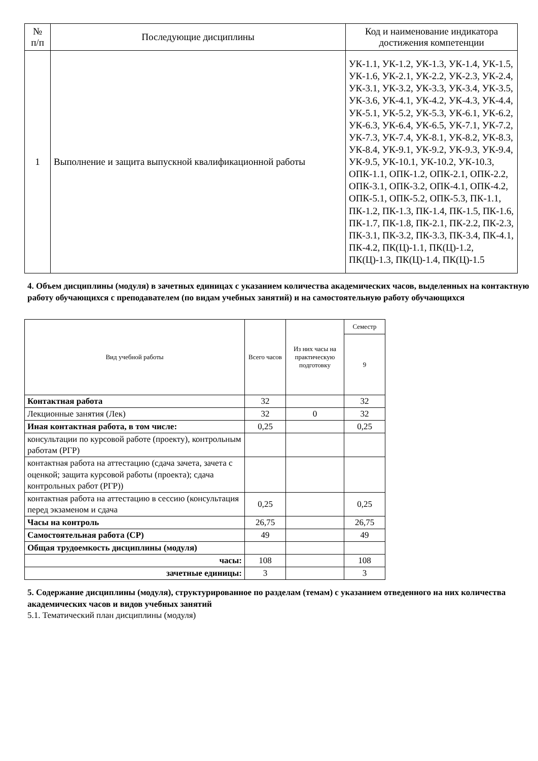| № п/п | Последующие дисциплины | Код и наименование индикатора достижения компетенции |
| --- | --- | --- |
| 1 | Выполнение и защита выпускной квалификационной работы | УК-1.1, УК-1.2, УК-1.3, УК-1.4, УК-1.5, УК-1.6, УК-2.1, УК-2.2, УК-2.3, УК-2.4, УК-3.1, УК-3.2, УК-3.3, УК-3.4, УК-3.5, УК-3.6, УК-4.1, УК-4.2, УК-4.3, УК-4.4, УК-5.1, УК-5.2, УК-5.3, УК-6.1, УК-6.2, УК-6.3, УК-6.4, УК-6.5, УК-7.1, УК-7.2, УК-7.3, УК-7.4, УК-8.1, УК-8.2, УК-8.3, УК-8.4, УК-9.1, УК-9.2, УК-9.3, УК-9.4, УК-9.5, УК-10.1, УК-10.2, УК-10.3, ОПК-1.1, ОПК-1.2, ОПК-2.1, ОПК-2.2, ОПК-3.1, ОПК-3.2, ОПК-4.1, ОПК-4.2, ОПК-5.1, ОПК-5.2, ОПК-5.3, ПК-1.1, ПК-1.2, ПК-1.3, ПК-1.4, ПК-1.5, ПК-1.6, ПК-1.7, ПК-1.8, ПК-2.1, ПК-2.2, ПК-2.3, ПК-3.1, ПК-3.2, ПК-3.3, ПК-3.4, ПК-4.1, ПК-4.2, ПК(Ц)-1.1, ПК(Ц)-1.2, ПК(Ц)-1.3, ПК(Ц)-1.4, ПК(Ц)-1.5 |
4. Объем дисциплины (модуля) в зачетных единицах с указанием количества академических часов, выделенных на контактную работу обучающихся с преподавателем (по видам учебных занятий) и на самостоятельную работу обучающихся
| Вид учебной работы | Всего часов | Из них часы на практическую подготовку | Семестр |
| --- | --- | --- | --- |
| | | | 9 |
| Контактная работа | 32 | | 32 |
| Лекционные занятия (Лек) | 32 | 0 | 32 |
| Иная контактная работа, в том числе: | 0,25 | | 0,25 |
| консультации по курсовой работе (проекту), контрольным работам (РГР) | | | |
| контактная работа на аттестацию (сдача зачета, зачета с оценкой; защита курсовой работы (проекта); сдача контрольных работ (РГР)) | | | |
| контактная работа на аттестацию в сессию (консультация перед экзаменом и сдача | 0,25 | | 0,25 |
| Часы на контроль | 26,75 | | 26,75 |
| Самостоятельная работа (СР) | 49 | | 49 |
| Общая трудоемкость дисциплины (модуля) | | | |
| часы: | 108 | | 108 |
| зачетные единицы: | 3 | | 3 |
5. Содержание дисциплины (модуля), структурированное по разделам (темам) с указанием отведенного на них количества академических часов и видов учебных занятий
5.1. Тематический план дисциплины (модуля)